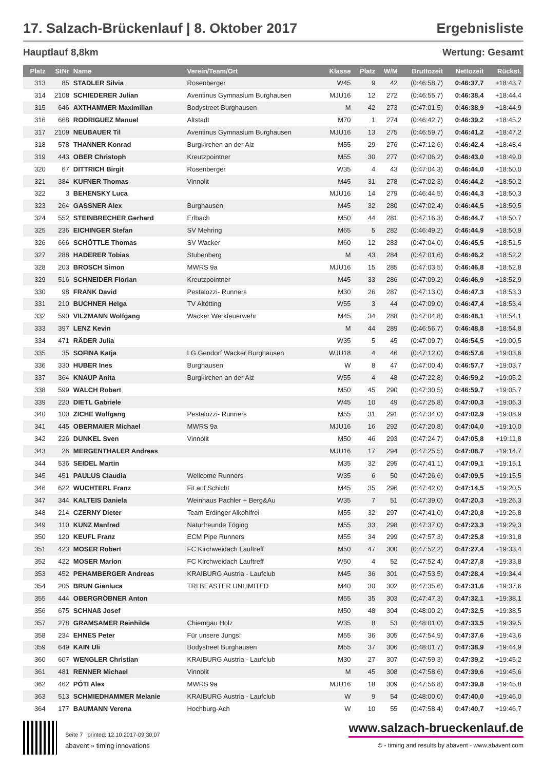17. Salzach-Brückenlauf | 8. Oktober 2017 Ergebnisliste
Hauptlauf 8,8km Wertung: Gesamt
| Platz | StNr | Name | Verein/Team/Ort | Klasse | Platz | W/M | Bruttozeit | Nettozeit | Rückst. |
| --- | --- | --- | --- | --- | --- | --- | --- | --- | --- |
| 313 | 85 | STADLER Silvia | Rosenberger | W45 | 9 | 42 | (0:46:58,7) | 0:46:37,7 | +18:43,7 |
| 314 | 2108 | SCHIEDERER Julian | Aventinus Gymnasium Burghausen | MJU16 | 12 | 272 | (0:46:55,7) | 0:46:38,4 | +18:44,4 |
| 315 | 646 | AXTHAMMER Maximilian | Bodystreet Burghausen | M | 42 | 273 | (0:47:01,5) | 0:46:38,9 | +18:44,9 |
| 316 | 668 | RODRIGUEZ Manuel | Altstadt | M70 | 1 | 274 | (0:46:42,7) | 0:46:39,2 | +18:45,2 |
| 317 | 2109 | NEUBAUER Til | Aventinus Gymnasium Burghausen | MJU16 | 13 | 275 | (0:46:59,7) | 0:46:41,2 | +18:47,2 |
| 318 | 578 | THANNER Konrad | Burgkirchen an der Alz | M55 | 29 | 276 | (0:47:12,6) | 0:46:42,4 | +18:48,4 |
| 319 | 443 | OBER Christoph | Kreutzpointner | M55 | 30 | 277 | (0:47:06,2) | 0:46:43,0 | +18:49,0 |
| 320 | 67 | DITTRICH Birgit | Rosenberger | W35 | 4 | 43 | (0:47:04,3) | 0:46:44,0 | +18:50,0 |
| 321 | 384 | KUFNER Thomas | Vinnolit | M45 | 31 | 278 | (0:47:02,3) | 0:46:44,2 | +18:50,2 |
| 322 | 3 | BEHENSKY Luca | | MJU16 | 14 | 279 | (0:46:44,5) | 0:46:44,3 | +18:50,3 |
| 323 | 264 | GASSNER Alex | Burghausen | M45 | 32 | 280 | (0:47:02,4) | 0:46:44,5 | +18:50,5 |
| 324 | 552 | STEINBRECHER Gerhard | Erlbach | M50 | 44 | 281 | (0:47:16,3) | 0:46:44,7 | +18:50,7 |
| 325 | 236 | EICHINGER Stefan | SV Mehring | M65 | 5 | 282 | (0:46:49,2) | 0:46:44,9 | +18:50,9 |
| 326 | 666 | SCHÖTTLE Thomas | SV Wacker | M60 | 12 | 283 | (0:47:04,0) | 0:46:45,5 | +18:51,5 |
| 327 | 288 | HADERER Tobias | Stubenberg | M | 43 | 284 | (0:47:01,6) | 0:46:46,2 | +18:52,2 |
| 328 | 203 | BROSCH Simon | MWRS 9a | MJU16 | 15 | 285 | (0:47:03,5) | 0:46:46,8 | +18:52,8 |
| 329 | 516 | SCHNEIDER Florian | Kreutzpointner | M45 | 33 | 286 | (0:47:09,2) | 0:46:46,9 | +18:52,9 |
| 330 | 98 | FRANK David | Pestalozzi- Runners | M30 | 26 | 287 | (0:47:13,0) | 0:46:47,3 | +18:53,3 |
| 331 | 210 | BUCHNER Helga | TV Altötting | W55 | 3 | 44 | (0:47:09,0) | 0:46:47,4 | +18:53,4 |
| 332 | 590 | VILZMANN Wolfgang | Wacker Werkfeuerwehr | M45 | 34 | 288 | (0:47:04,8) | 0:46:48,1 | +18:54,1 |
| 333 | 397 | LENZ Kevin | | M | 44 | 289 | (0:46:56,7) | 0:46:48,8 | +18:54,8 |
| 334 | 471 | RÄDER Julia | | W35 | 5 | 45 | (0:47:09,7) | 0:46:54,5 | +19:00,5 |
| 335 | 35 | SOFINA Katja | LG Gendorf Wacker Burghausen | WJU18 | 4 | 46 | (0:47:12,0) | 0:46:57,6 | +19:03,6 |
| 336 | 330 | HUBER Ines | Burghausen | W | 8 | 47 | (0:47:00,4) | 0:46:57,7 | +19:03,7 |
| 337 | 364 | KNAUP Anita | Burgkirchen an der Alz | W55 | 4 | 48 | (0:47:22,8) | 0:46:59,2 | +19:05,2 |
| 338 | 599 | WALCH Robert | | M50 | 45 | 290 | (0:47:30,5) | 0:46:59,7 | +19:05,7 |
| 339 | 220 | DIETL Gabriele | | W45 | 10 | 49 | (0:47:25,8) | 0:47:00,3 | +19:06,3 |
| 340 | 100 | ZICHE Wolfgang | Pestalozzi- Runners | M55 | 31 | 291 | (0:47:34,0) | 0:47:02,9 | +19:08,9 |
| 341 | 445 | OBERMAIER Michael | MWRS 9a | MJU16 | 16 | 292 | (0:47:20,8) | 0:47:04,0 | +19:10,0 |
| 342 | 226 | DUNKEL Sven | Vinnolit | M50 | 46 | 293 | (0:47:24,7) | 0:47:05,8 | +19:11,8 |
| 343 | 26 | MERGENTHALER Andreas | | MJU16 | 17 | 294 | (0:47:25,5) | 0:47:08,7 | +19:14,7 |
| 344 | 536 | SEIDEL Martin | | M35 | 32 | 295 | (0:47:41,1) | 0:47:09,1 | +19:15,1 |
| 345 | 451 | PAULUS Claudia | Wellcome Runners | W35 | 6 | 50 | (0:47:26,6) | 0:47:09,5 | +19:15,5 |
| 346 | 622 | WUCHTERL Franz | Fit auf Schicht | M45 | 35 | 296 | (0:47:42,0) | 0:47:14,5 | +19:20,5 |
| 347 | 344 | KALTEIS Daniela | Weinhaus Pachler + Berg&Au | W35 | 7 | 51 | (0:47:39,0) | 0:47:20,3 | +19:26,3 |
| 348 | 214 | CZERNY Dieter | Team Erdinger Alkohlfrei | M55 | 32 | 297 | (0:47:41,0) | 0:47:20,8 | +19:26,8 |
| 349 | 110 | KUNZ Manfred | Naturfreunde Töging | M55 | 33 | 298 | (0:47:37,0) | 0:47:23,3 | +19:29,3 |
| 350 | 120 | KEUFL Franz | ECM Pipe Runners | M55 | 34 | 299 | (0:47:57,3) | 0:47:25,8 | +19:31,8 |
| 351 | 423 | MOSER Robert | FC Kirchweidach Lauftreff | M50 | 47 | 300 | (0:47:52,2) | 0:47:27,4 | +19:33,4 |
| 352 | 422 | MOSER Marion | FC Kirchweidach Lauftreff | W50 | 4 | 52 | (0:47:52,4) | 0:47:27,8 | +19:33,8 |
| 353 | 452 | PEHAMBERGER Andreas | KRAIBURG Austria - Laufclub | M45 | 36 | 301 | (0:47:53,5) | 0:47:28,4 | +19:34,4 |
| 354 | 205 | BRUN Gianluca | TRI BEASTER UNLIMITED | M40 | 30 | 302 | (0:47:35,6) | 0:47:31,6 | +19:37,6 |
| 355 | 444 | OBERGRÖBNER Anton | | M55 | 35 | 303 | (0:47:47,3) | 0:47:32,1 | +19:38,1 |
| 356 | 675 | SCHNAß Josef | | M50 | 48 | 304 | (0:48:00,2) | 0:47:32,5 | +19:38,5 |
| 357 | 278 | GRAMSAMER Reinhilde | Chiemgau Holz | W35 | 8 | 53 | (0:48:01,0) | 0:47:33,5 | +19:39,5 |
| 358 | 234 | EHNES Peter | Für unsere Jungs! | M55 | 36 | 305 | (0:47:54,9) | 0:47:37,6 | +19:43,6 |
| 359 | 649 | KAIN Uli | Bodystreet Burghausen | M55 | 37 | 306 | (0:48:01,7) | 0:47:38,9 | +19:44,9 |
| 360 | 607 | WENGLER Christian | KRAIBURG Austria - Laufclub | M30 | 27 | 307 | (0:47:59,3) | 0:47:39,2 | +19:45,2 |
| 361 | 481 | RENNER Michael | Vinnolit | M | 45 | 308 | (0:47:58,6) | 0:47:39,6 | +19:45,6 |
| 362 | 462 | PÓTI Alex | MWRS 9a | MJU16 | 18 | 309 | (0:47:56,8) | 0:47:39,8 | +19:45,8 |
| 363 | 513 | SCHMIEDHAMMER Melanie | KRAIBURG Austria - Laufclub | W | 9 | 54 | (0:48:00,0) | 0:47:40,0 | +19:46,0 |
| 364 | 177 | BAUMANN Verena | Hochburg-Ach | W | 10 | 55 | (0:47:58,4) | 0:47:40,7 | +19:46,7 |
Seite 7 printed: 12.10.2017-09:30:07 www.salzach-brueckenlauf.de
abavent » timing innovations © - timing and results by abavent - www.abavent.com